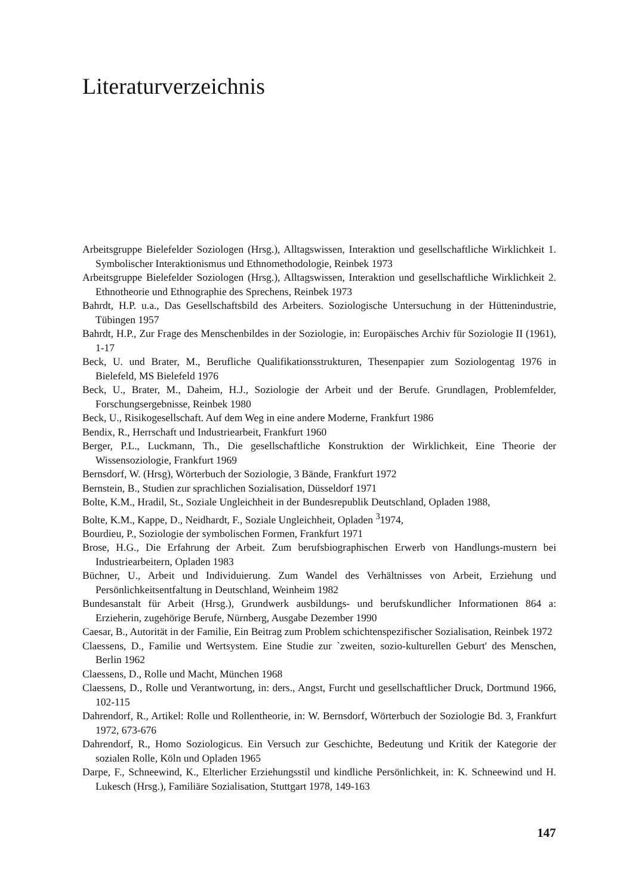Literaturverzeichnis
Arbeitsgruppe Bielefelder Soziologen (Hrsg.), Alltagswissen, Interaktion und gesellschaftliche Wirklichkeit 1. Symbolischer Interaktionismus und Ethnomethodologie, Reinbek 1973
Arbeitsgruppe Bielefelder Soziologen (Hrsg.), Alltagswissen, Interaktion und gesellschaftliche Wirklichkeit 2. Ethnotheorie und Ethnographie des Sprechens, Reinbek 1973
Bahrdt, H.P. u.a., Das Gesellschaftsbild des Arbeiters. Soziologische Untersuchung in der Hüttenindustrie, Tübingen 1957
Bahrdt, H.P., Zur Frage des Menschenbildes in der Soziologie, in: Europäisches Archiv für Soziologie II (1961), 1-17
Beck, U. und Brater, M., Berufliche Qualifikationsstrukturen, Thesenpapier zum Soziologentag 1976 in Bielefeld, MS Bielefeld 1976
Beck, U., Brater, M., Daheim, H.J., Soziologie der Arbeit und der Berufe. Grundlagen, Problemfelder, Forschungsergebnisse, Reinbek 1980
Beck, U., Risikogesellschaft. Auf dem Weg in eine andere Moderne, Frankfurt 1986
Bendix, R., Herrschaft und Industriearbeit, Frankfurt 1960
Berger, P.L., Luckmann, Th., Die gesellschaftliche Konstruktion der Wirklichkeit, Eine Theorie der Wissensoziologie, Frankfurt 1969
Bernsdorf, W. (Hrsg), Wörterbuch der Soziologie, 3 Bände, Frankfurt 1972
Bernstein, B., Studien zur sprachlichen Sozialisation, Düsseldorf 1971
Bolte, K.M., Hradil, St., Soziale Ungleichheit in der Bundesrepublik Deutschland, Opladen 1988,
Bolte, K.M., Kappe, D., Neidhardt, F., Soziale Ungleichheit, Opladen <sup>3</sup>1974,
Bourdieu, P., Soziologie der symbolischen Formen, Frankfurt 1971
Brose, H.G., Die Erfahrung der Arbeit. Zum berufsbiographischen Erwerb von Handlungs-mustern bei Industriearbeitern, Opladen 1983
Büchner, U., Arbeit und Individuierung. Zum Wandel des Verhältnisses von Arbeit, Erziehung und Persönlichkeitsentfaltung in Deutschland, Weinheim 1982
Bundesanstalt für Arbeit (Hrsg.), Grundwerk ausbildungs- und berufskundlicher Informationen 864 a: Erzieherin, zugehörige Berufe, Nürnberg, Ausgabe Dezember 1990
Caesar, B., Autorität in der Familie, Ein Beitrag zum Problem schichtenspezifischer Sozialisation, Reinbek 1972
Claessens, D., Familie und Wertsystem. Eine Studie zur `zweiten, sozio-kulturellen Geburt' des Menschen, Berlin 1962
Claessens, D., Rolle und Macht, München 1968
Claessens, D., Rolle und Verantwortung, in: ders., Angst, Furcht und gesellschaftlicher Druck, Dortmund 1966, 102-115
Dahrendorf, R., Artikel: Rolle und Rollentheorie, in: W. Bernsdorf, Wörterbuch der Soziologie Bd. 3, Frankfurt 1972, 673-676
Dahrendorf, R., Homo Soziologicus. Ein Versuch zur Geschichte, Bedeutung und Kritik der Kategorie der sozialen Rolle, Köln und Opladen 1965
Darpe, F., Schneewind, K., Elterlicher Erziehungsstil und kindliche Persönlichkeit, in: K. Schneewind und H. Lukesch (Hrsg.), Familiäre Sozialisation, Stuttgart 1978, 149-163
147